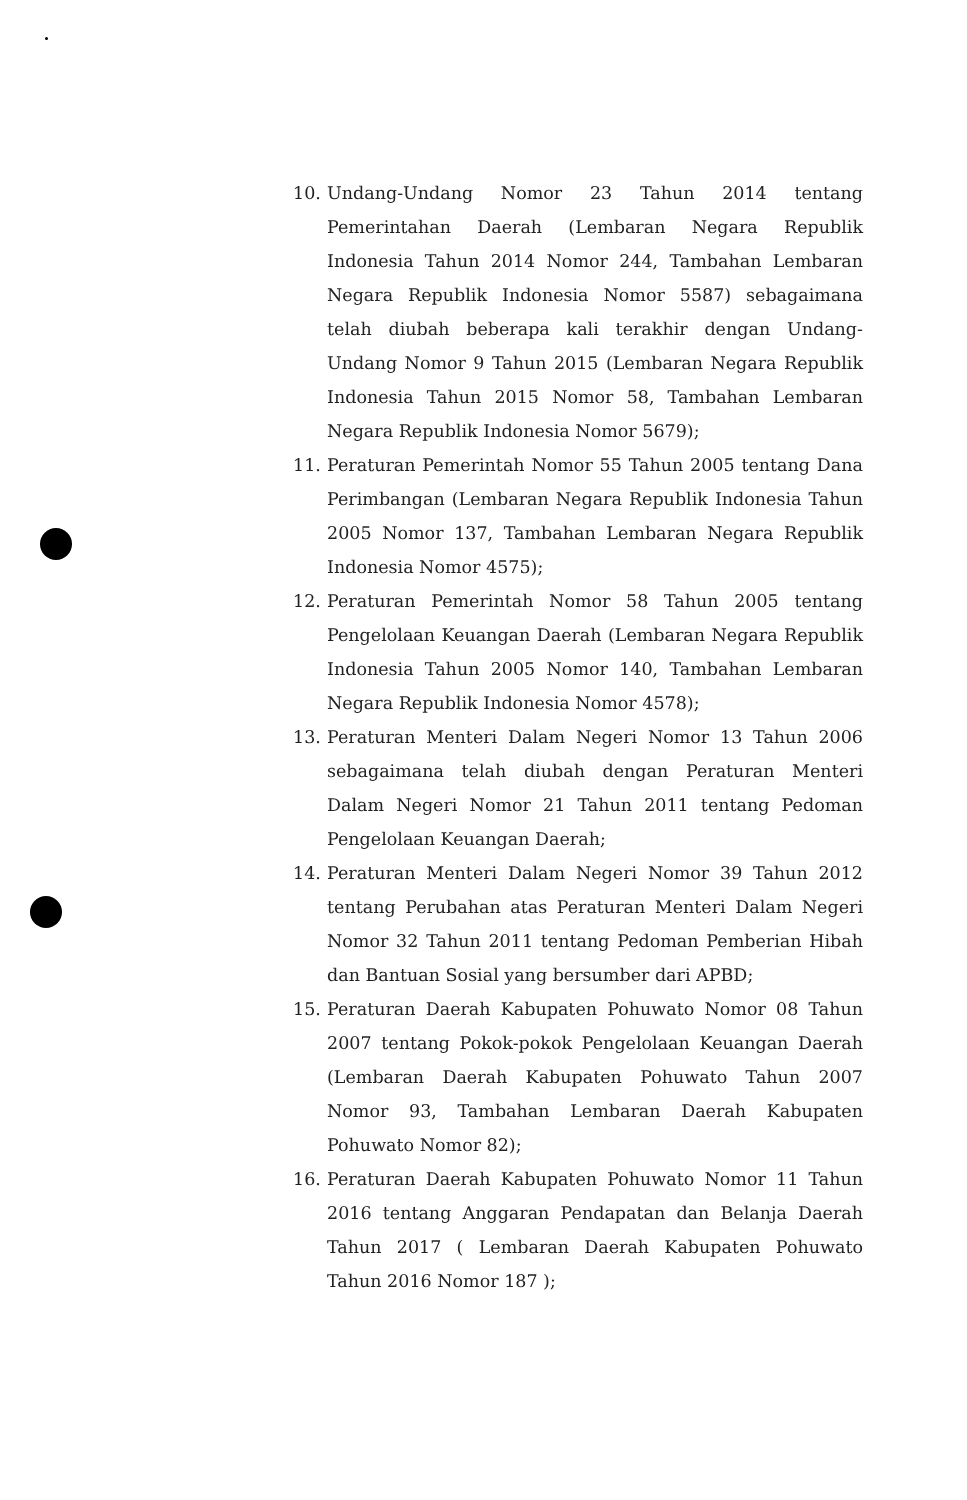10. Undang-Undang Nomor 23 Tahun 2014 tentang Pemerintahan Daerah (Lembaran Negara Republik Indonesia Tahun 2014 Nomor 244, Tambahan Lembaran Negara Republik Indonesia Nomor 5587) sebagaimana telah diubah beberapa kali terakhir dengan Undang-Undang Nomor 9 Tahun 2015 (Lembaran Negara Republik Indonesia Tahun 2015 Nomor 58, Tambahan Lembaran Negara Republik Indonesia Nomor 5679);
11. Peraturan Pemerintah Nomor 55 Tahun 2005 tentang Dana Perimbangan (Lembaran Negara Republik Indonesia Tahun 2005 Nomor 137, Tambahan Lembaran Negara Republik Indonesia Nomor 4575);
12. Peraturan Pemerintah Nomor 58 Tahun 2005 tentang Pengelolaan Keuangan Daerah (Lembaran Negara Republik Indonesia Tahun 2005 Nomor 140, Tambahan Lembaran Negara Republik Indonesia Nomor 4578);
13. Peraturan Menteri Dalam Negeri Nomor 13 Tahun 2006 sebagaimana telah diubah dengan Peraturan Menteri Dalam Negeri Nomor 21 Tahun 2011 tentang Pedoman Pengelolaan Keuangan Daerah;
14. Peraturan Menteri Dalam Negeri Nomor 39 Tahun 2012 tentang Perubahan atas Peraturan Menteri Dalam Negeri Nomor 32 Tahun 2011 tentang Pedoman Pemberian Hibah dan Bantuan Sosial yang bersumber dari APBD;
15. Peraturan Daerah Kabupaten Pohuwato Nomor 08 Tahun 2007 tentang Pokok-pokok Pengelolaan Keuangan Daerah (Lembaran Daerah Kabupaten Pohuwato Tahun 2007 Nomor 93, Tambahan Lembaran Daerah Kabupaten Pohuwato Nomor 82);
16. Peraturan Daerah Kabupaten Pohuwato Nomor 11 Tahun 2016 tentang Anggaran Pendapatan dan Belanja Daerah Tahun 2017 ( Lembaran Daerah Kabupaten Pohuwato Tahun 2016 Nomor 187 );